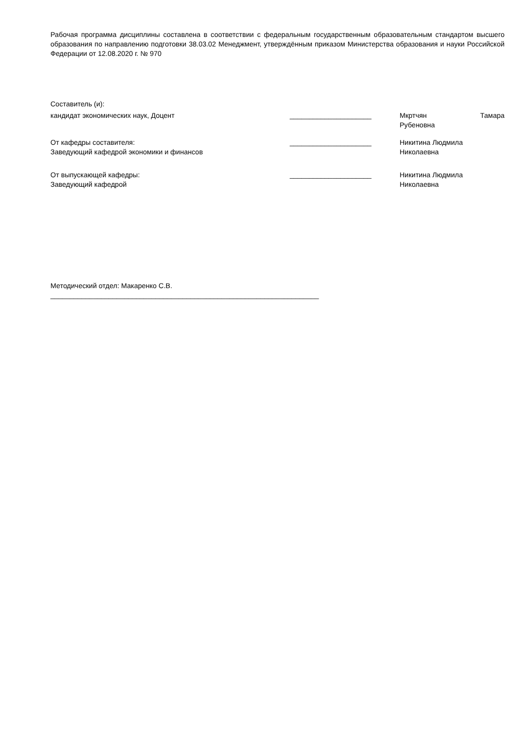Рабочая программа дисциплины составлена в соответствии с федеральным государственным образовательным стандартом высшего образования по направлению подготовки 38.03.02 Менеджмент, утверждённым приказом Министерства образования и науки Российской Федерации от 12.08.2020 г. № 970
Составитель (и):
| кандидат экономических наук, Доцент | _____________________ | Мкртчян Тамара Рубеновна |
| От кафедры составителя: Заведующий кафедрой экономики и финансов | _____________________ | Никитина Людмила Николаевна |
| От выпускающей кафедры: Заведующий кафедрой | _____________________ | Никитина Людмила Николаевна |
Методический отдел: Макаренко С.В.
_____________________________________________________________________